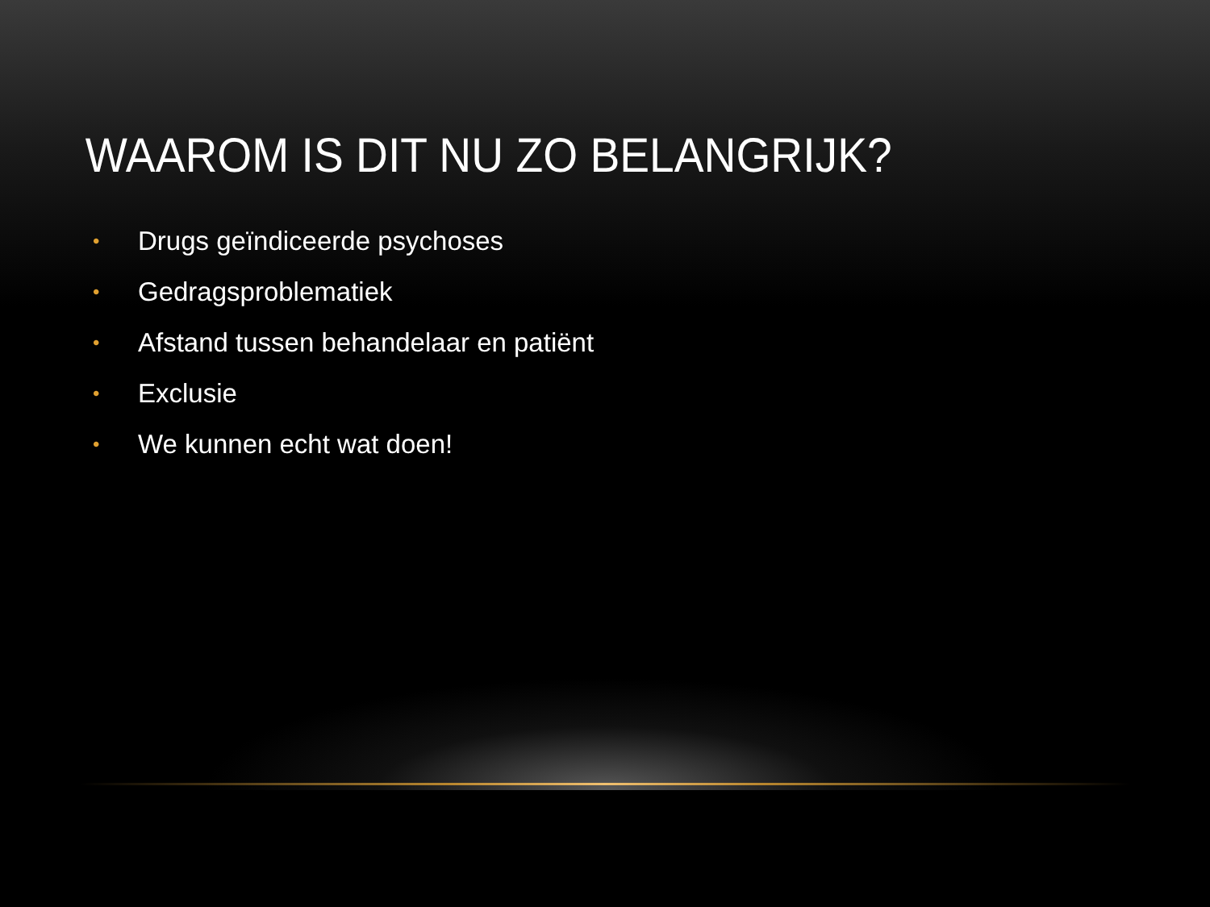WAAROM IS DIT NU ZO BELANGRIJK?
• Drugs geïndiceerde psychoses
• Gedragsproblematiek
• Afstand tussen behandelaar en patiënt
• Exclusie
• We kunnen echt wat doen!